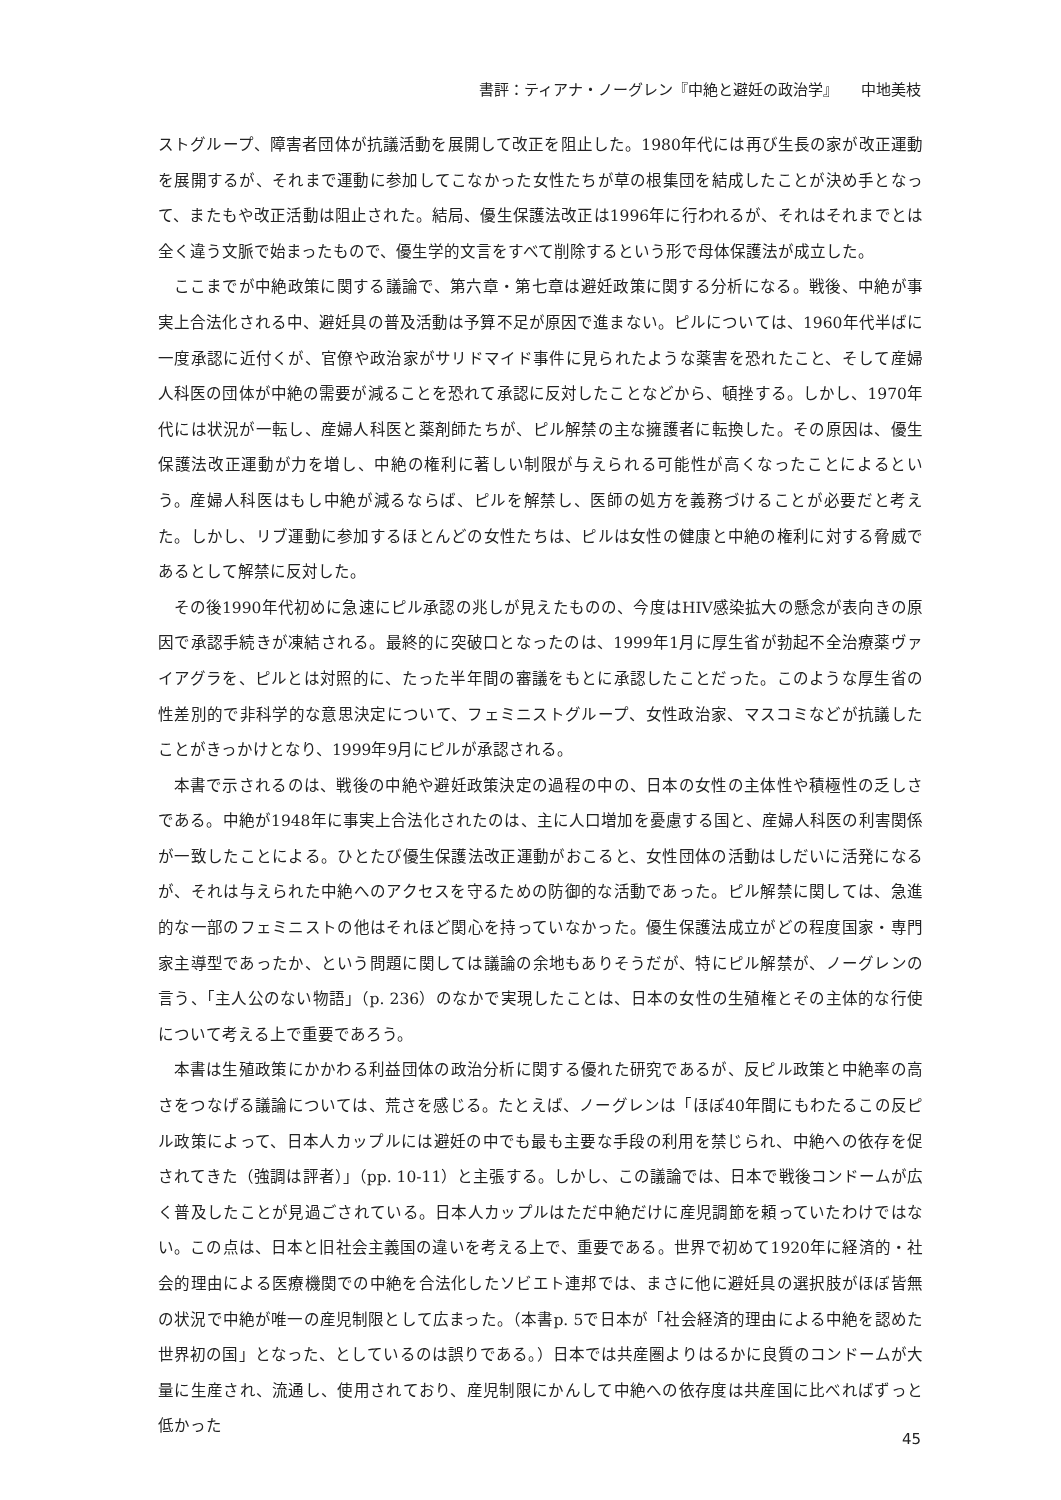書評：ティアナ・ノーグレン『中絶と避妊の政治学』　　中地美枝
ストグループ、障害者団体が抗議活動を展開して改正を阻止した。1980年代には再び生長の家が改正運動を展開するが、それまで運動に参加してこなかった女性たちが草の根集団を結成したことが決め手となって、またもや改正活動は阻止された。結局、優生保護法改正は1996年に行われるが、それはそれまでとは全く違う文脈で始まったもので、優生学的文言をすべて削除するという形で母体保護法が成立した。
ここまでが中絶政策に関する議論で、第六章・第七章は避妊政策に関する分析になる。戦後、中絶が事実上合法化される中、避妊具の普及活動は予算不足が原因で進まない。ピルについては、1960年代半ばに一度承認に近付くが、官僚や政治家がサリドマイド事件に見られたような薬害を恐れたこと、そして産婦人科医の団体が中絶の需要が減ることを恐れて承認に反対したことなどから、頓挫する。しかし、1970年代には状況が一転し、産婦人科医と薬剤師たちが、ピル解禁の主な擁護者に転換した。その原因は、優生保護法改正運動が力を増し、中絶の権利に著しい制限が与えられる可能性が高くなったことによるという。産婦人科医はもし中絶が減るならば、ピルを解禁し、医師の処方を義務づけることが必要だと考えた。しかし、リブ運動に参加するほとんどの女性たちは、ピルは女性の健康と中絶の権利に対する脅威であるとして解禁に反対した。
その後1990年代初めに急速にピル承認の兆しが見えたものの、今度はHIV感染拡大の懸念が表向きの原因で承認手続きが凍結される。最終的に突破口となったのは、1999年1月に厚生省が勃起不全治療薬ヴァイアグラを、ピルとは対照的に、たった半年間の審議をもとに承認したことだった。このような厚生省の性差別的で非科学的な意思決定について、フェミニストグループ、女性政治家、マスコミなどが抗議したことがきっかけとなり、1999年9月にピルが承認される。
本書で示されるのは、戦後の中絶や避妊政策決定の過程の中の、日本の女性の主体性や積極性の乏しさである。中絶が1948年に事実上合法化されたのは、主に人口増加を憂慮する国と、産婦人科医の利害関係が一致したことによる。ひとたび優生保護法改正運動がおこると、女性団体の活動はしだいに活発になるが、それは与えられた中絶へのアクセスを守るための防御的な活動であった。ピル解禁に関しては、急進的な一部のフェミニストの他はそれほど関心を持っていなかった。優生保護法成立がどの程度国家・専門家主導型であったか、という問題に関しては議論の余地もありそうだが、特にピル解禁が、ノーグレンの言う、「主人公のない物語」（p. 236）のなかで実現したことは、日本の女性の生殖権とその主体的な行使について考える上で重要であろう。
本書は生殖政策にかかわる利益団体の政治分析に関する優れた研究であるが、反ピル政策と中絶率の高さをつなげる議論については、荒さを感じる。たとえば、ノーグレンは「ほぼ40年間にもわたるこの反ピル政策によって、日本人カップルには避妊の中でも最も主要な手段の利用を禁じられ、中絶への依存を促されてきた（強調は評者）」（pp. 10-11）と主張する。しかし、この議論では、日本で戦後コンドームが広く普及したことが見過ごされている。日本人カップルはただ中絶だけに産児調節を頼っていたわけではない。この点は、日本と旧社会主義国の違いを考える上で、重要である。世界で初めて1920年に経済的・社会的理由による医療機関での中絶を合法化したソビエト連邦では、まさに他に避妊具の選択肢がほぼ皆無の状況で中絶が唯一の産児制限として広まった。（本書p. 5で日本が「社会経済的理由による中絶を認めた世界初の国」となった、としているのは誤りである。）日本では共産圏よりはるかに良質のコンドームが大量に生産され、流通し、使用されており、産児制限にかんして中絶への依存度は共産国に比べればずっと低かった
45